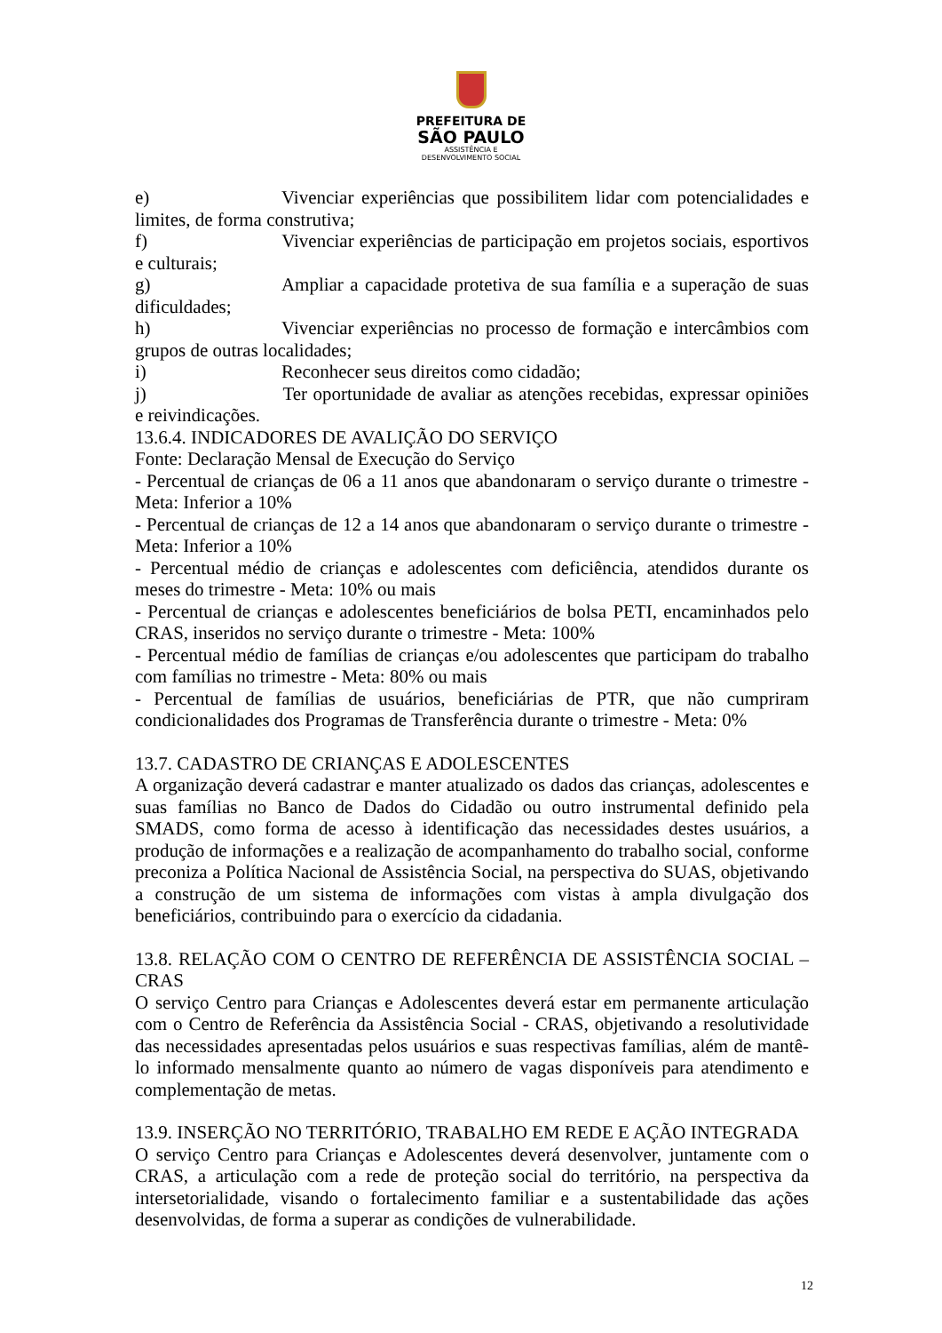PREFEITURA DE
SÃO PAULO
ASSISTÊNCIA E
DESENVOLVIMENTO SOCIAL
e) Vivenciar experiências que possibilitem lidar com potencialidades e limites, de forma construtiva;
f) Vivenciar experiências de participação em projetos sociais, esportivos e culturais;
g) Ampliar a capacidade protetiva de sua família e a superação de suas dificuldades;
h) Vivenciar experiências no processo de formação e intercâmbios com grupos de outras localidades;
i) Reconhecer seus direitos como cidadão;
j) Ter oportunidade de avaliar as atenções recebidas, expressar opiniões e reivindicações.
13.6.4. INDICADORES DE AVALIÇÃO DO SERVIÇO
Fonte: Declaração Mensal de Execução do Serviço
- Percentual de crianças de 06 a 11 anos que abandonaram o serviço durante o trimestre - Meta: Inferior a 10%
- Percentual de crianças de 12 a 14 anos que abandonaram o serviço durante o trimestre - Meta: Inferior a 10%
- Percentual médio de crianças e adolescentes com deficiência, atendidos durante os meses do trimestre - Meta: 10% ou mais
- Percentual de crianças e adolescentes beneficiários de bolsa PETI, encaminhados pelo CRAS, inseridos no serviço durante o trimestre - Meta: 100%
- Percentual médio de famílias de crianças e/ou adolescentes que participam do trabalho com famílias no trimestre - Meta: 80% ou mais
- Percentual de famílias de usuários, beneficiárias de PTR, que não cumpriram condicionalidades dos Programas de Transferência durante o trimestre - Meta: 0%
13.7. CADASTRO DE CRIANÇAS E ADOLESCENTES
A organização deverá cadastrar e manter atualizado os dados das crianças, adolescentes e suas famílias no Banco de Dados do Cidadão ou outro instrumental definido pela SMADS, como forma de acesso à identificação das necessidades destes usuários, a produção de informações e a realização de acompanhamento do trabalho social, conforme preconiza a Política Nacional de Assistência Social, na perspectiva do SUAS, objetivando a construção de um sistema de informações com vistas à ampla divulgação dos beneficiários, contribuindo para o exercício da cidadania.
13.8. RELAÇÃO COM O CENTRO DE REFERÊNCIA DE ASSISTÊNCIA SOCIAL – CRAS
O serviço Centro para Crianças e Adolescentes deverá estar em permanente articulação com o Centro de Referência da Assistência Social - CRAS, objetivando a resolutividade das necessidades apresentadas pelos usuários e suas respectivas famílias, além de mantê-lo informado mensalmente quanto ao número de vagas disponíveis para atendimento e complementação de metas.
13.9. INSERÇÃO NO TERRITÓRIO, TRABALHO EM REDE E AÇÃO INTEGRADA
O serviço Centro para Crianças e Adolescentes deverá desenvolver, juntamente com o CRAS, a articulação com a rede de proteção social do território, na perspectiva da intersetorialidade, visando o fortalecimento familiar e a sustentabilidade das ações desenvolvidas, de forma a superar as condições de vulnerabilidade.
12